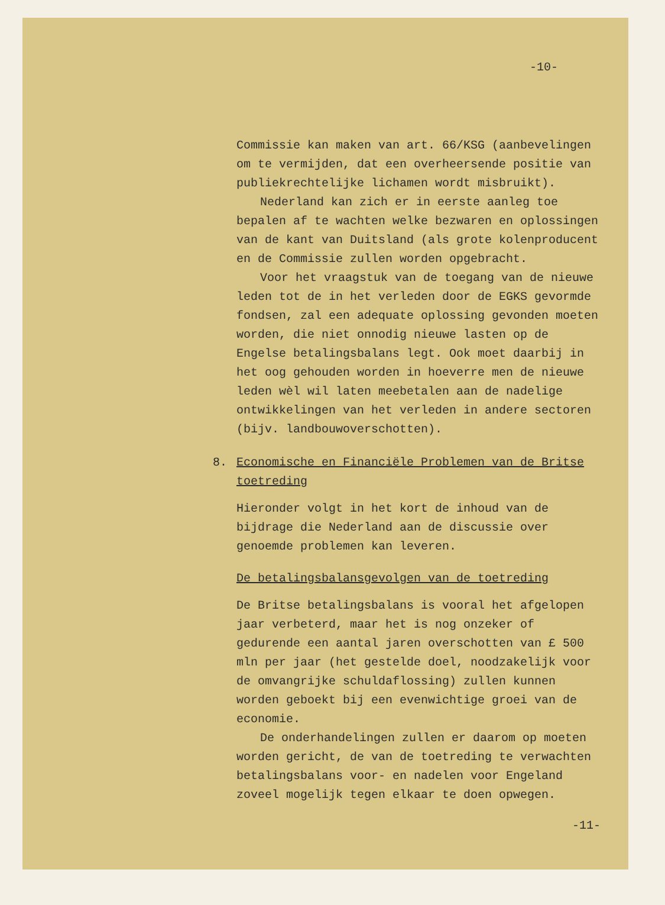-10-
Commissie kan maken van art. 66/KSG (aanbevelingen om te vermijden, dat een overheersende positie van publiekrechtelijke lichamen wordt misbruikt).
Nederland kan zich er in eerste aanleg toe bepalen af te wachten welke bezwaren en oplossingen van de kant van Duitsland (als grote kolenproducent en de Commissie zullen worden opgebracht.
Voor het vraagstuk van de toegang van de nieuwe leden tot de in het verleden door de EGKS gevormde fondsen, zal een adequate oplossing gevonden moeten worden, die niet onnodig nieuwe lasten op de Engelse betalingsbalans legt. Ook moet daarbij in het oog gehouden worden in hoeverre men de nieuwe leden wèl wil laten meebetalen aan de nadelige ontwikkelingen van het verleden in andere sectoren (bijv. landbouwoverschotten).
8. Economische en Financiële Problemen van de Britse toetreding
Hieronder volgt in het kort de inhoud van de bijdrage die Nederland aan de discussie over genoemde problemen kan leveren.
De betalingsbalansgevolgen van de toetreding
De Britse betalingsbalans is vooral het afgelopen jaar verbeterd, maar het is nog onzeker of gedurende een aantal jaren overschotten van £ 500 mln per jaar (het gestelde doel, noodzakelijk voor de omvangrijke schuldaflossing) zullen kunnen worden geboekt bij een evenwichtige groei van de economie.
De onderhandelingen zullen er daarom op moeten worden gericht, de van de toetreding te verwachten betalingsbalans voor- en nadelen voor Engeland zoveel mogelijk tegen elkaar te doen opwegen.
-11-